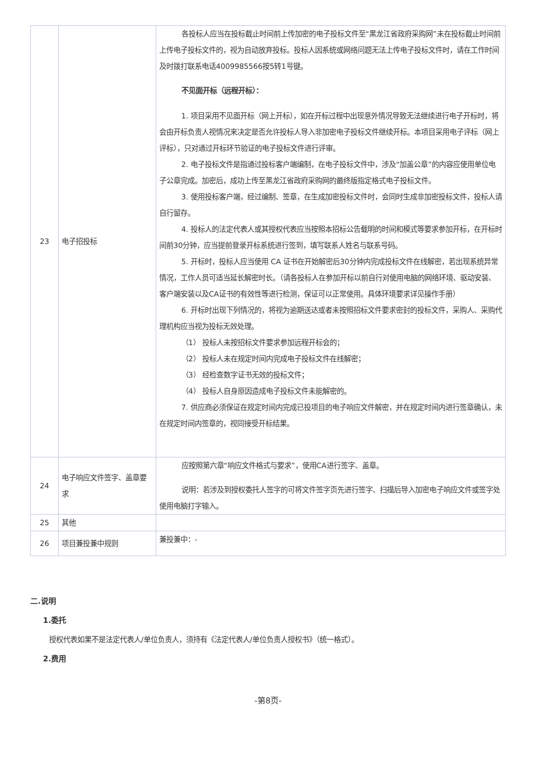| 23 | 电子招投标 | 各投标人应当在投标截止时间前上传加密的电子投标文件至“黑龙江省政府采购网”未在投标截止时间前上传电子投标文件的，视为自动放弃投标。投标人因系统或网络问题无法上传电子投标文件时，请在工作时间及时拨打联系电话4009985566按5转1号键。 不见面开标（远程开标）： 1. 项目采用不见面开标（网上开标），如在开标过程中出现意外情况导致无法继续进行电子开标时，将会由开标负责人视情况来决定是否允许投标人导入非加密电子投标文件继续开标。本项目采用电子评标（网上评标），只对通过开标环节验证的电子投标文件进行评审。 2. 电子投标文件是指通过投标客户端编制，在电子投标文件中，涉及“加盖公章”的内容应使用单位电子公章完成。加密后，成功上传至黑龙江省政府采购网的最终版指定格式电子投标文件。 3. 使用投标客户端，经过编制、签章，在生成加密投标文件时，会同时生成非加密投标文件，投标人请自行留存。 4. 投标人的法定代表人或其授权代表应当按照本招标公告载明的时间和模式等要求参加开标，在开标时间前30分钟，应当提前登录开标系统进行签到，填写联系人姓名与联系号码。 5. 开标时，投标人应当使用 CA 证书在开始解密后30分钟内完成投标文件在线解密，若出现系统异常情况，工作人员可适当延长解密时长。（请各投标人在参加开标以前自行对使用电脑的网络环境、驱动安装、客户端安装以及CA证书的有效性等进行检测，保证可以正常使用。具体环境要求详见操作手册） 6. 开标时出现下列情况的，将视为逾期送达或者未按照招标文件要求密封的投标文件，采购人、采购代理机构应当视为投标无效处理。 （1） 投标人未按招标文件要求参加远程开标会的； （2） 投标人未在规定时间内完成电子投标文件在线解密； （3） 经检查数字证书无效的投标文件； （4） 投标人自身原因造成电子投标文件未能解密的。 7. 供应商必须保证在规定时间内完成已投项目的电子响应文件解密，并在规定时间内进行签章确认，未在规定时间内签章的，视同接受开标结果。 |
| 24 | 电子响应文件签字、盖章要求 | 应按照第六章“响应文件格式与要求”，使用CA进行签字、盖章。 说明：若涉及到授权委托人签字的可将文件签字页先进行签字、扫描后导入加密电子响应文件或签字处使用电脑打字输入。 |
| 25 | 其他 | |
| 26 | 项目兼投兼中规则 | 兼投兼中：- |
二.说明
1.委托
授权代表如果不是法定代表人/单位负责人，须持有《法定代表人/单位负责人授权书》（统一格式）。
2.费用
-第8页-